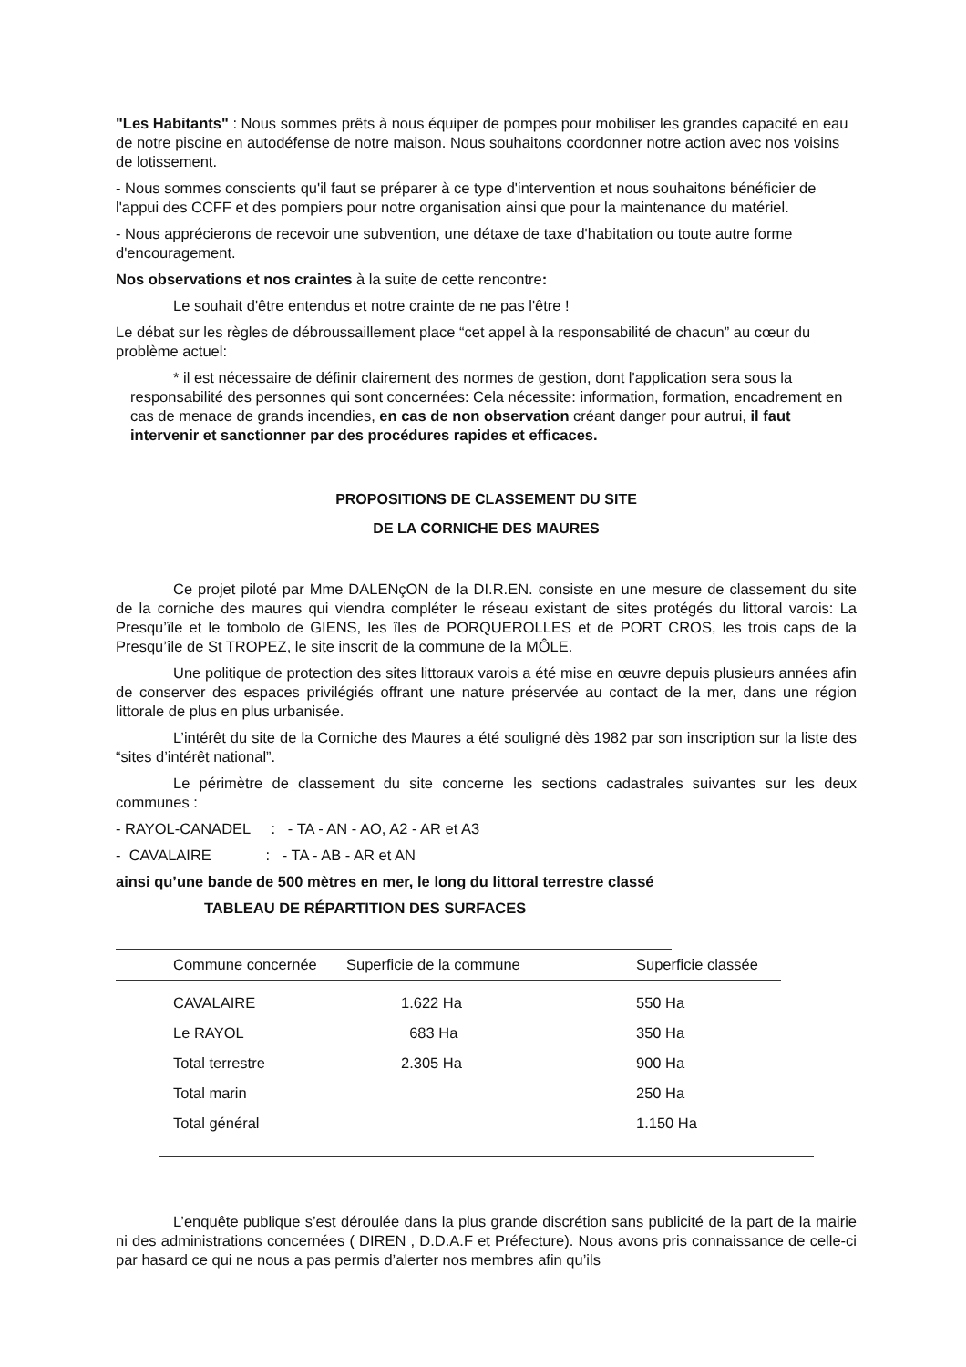"Les Habitants" : Nous sommes prêts à nous équiper de pompes pour mobiliser les grandes capacité en eau de notre piscine en autodéfense de notre maison. Nous souhaitons coordonner notre action avec nos voisins de lotissement.
- Nous sommes conscients qu'il faut se préparer à ce type d'intervention et nous souhaitons bénéficier de l'appui des CCFF et des pompiers pour notre organisation ainsi que pour la maintenance du matériel.
- Nous apprécierons de recevoir une subvention, une détaxe de taxe d'habitation ou toute autre forme d'encouragement.
Nos observations et nos craintes à la suite de cette rencontre:
Le souhait d'être entendus et notre crainte de ne pas l'être !
Le débat sur les règles de débroussaillement place “cet appel à la responsabilité de chacun” au cœur du problème actuel:
* il est nécessaire de définir clairement des normes de gestion, dont l'application sera sous la responsabilité des personnes qui sont concernées: Cela nécessite: information, formation, encadrement en cas de menace de grands incendies, en cas de non observation créant danger pour autrui, il faut intervenir et sanctionner par des procédures rapides et efficaces.
PROPOSITIONS DE CLASSEMENT DU SITE
DE LA CORNICHE DES MAURES
Ce projet piloté par Mme DALENçON de la DI.R.EN. consiste en une mesure de classement du site de la corniche des maures qui viendra compléter le réseau existant de sites protégés du littoral varois: La Presqu’île et le tombolo de GIENS, les îles de PORQUEROLLES et de PORT CROS, les trois caps de la Presqu’île de St TROPEZ, le site inscrit de la commune de la MÔLE.
Une politique de protection des sites littoraux varois a été mise en œuvre depuis plusieurs années afin de conserver des espaces privilégiés offrant une nature préservée au contact de la mer, dans une région littorale de plus en plus urbanisée.
L’intérêt du site de la Corniche des Maures a été souligné dès 1982 par son inscription sur la liste des “sites d’intérêt national”.
Le périmètre de classement du site concerne les sections cadastrales suivantes sur les deux communes :
- RAYOL-CANADEL : - TA - AN - AO, A2 - AR et A3
- CAVALAIRE : - TA - AB - AR et AN
ainsi qu’une bande de 500 mètres en mer, le long du littoral terrestre classé
TABLEAU DE RÉPARTITION DES SURFACES
| Commune concernée | Superficie de la commune | Superficie classée |
| --- | --- | --- |
| CAVALAIRE | 1.622 Ha | 550 Ha |
| Le RAYOL | 683 Ha | 350 Ha |
| Total terrestre | 2.305 Ha | 900 Ha |
| Total marin | | 250 Ha |
| Total général | | 1.150 Ha |
L’enquête publique s’est déroulée dans la plus grande discrétion sans publicité de la part de la mairie ni des administrations concernées ( DIREN , D.D.A.F et Préfecture). Nous avons pris connaissance de celle-ci par hasard ce qui ne nous a pas permis d’alerter nos membres afin qu’ils